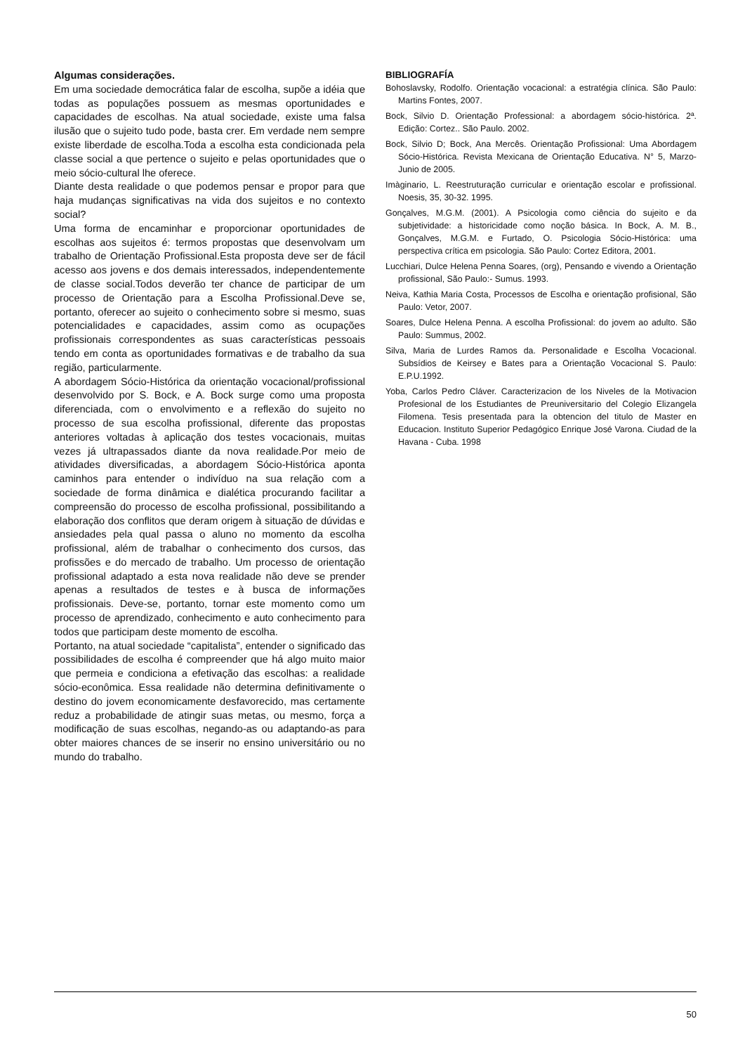Algumas considerações.
Em uma sociedade democrática falar de escolha, supõe a idéia que todas as populações possuem as mesmas oportunidades e capacidades de escolhas. Na atual sociedade, existe uma falsa ilusão que o sujeito tudo pode, basta crer. Em verdade nem sempre existe liberdade de escolha.Toda a escolha esta condicionada pela classe social a que pertence o sujeito e pelas oportunidades que o meio sócio-cultural lhe oferece.
Diante desta realidade o que podemos pensar e propor para que haja mudanças significativas na vida dos sujeitos e no contexto social?
Uma forma de encaminhar e proporcionar oportunidades de escolhas aos sujeitos é: termos propostas que desenvolvam um trabalho de Orientação Profissional.Esta proposta deve ser de fácil acesso aos jovens e dos demais interessados, independentemente de classe social.Todos deverão ter chance de participar de um processo de Orientação para a Escolha Profissional.Deve se, portanto, oferecer ao sujeito o conhecimento sobre si mesmo, suas potencialidades e capacidades, assim como as ocupações profissionais correspondentes as suas características pessoais tendo em conta as oportunidades formativas e de trabalho da sua região, particularmente.
A abordagem Sócio-Histórica da orientação vocacional/profissional desenvolvido por S. Bock, e A. Bock surge como uma proposta diferenciada, com o envolvimento e a reflexão do sujeito no processo de sua escolha profissional, diferente das propostas anteriores voltadas à aplicação dos testes vocacionais, muitas vezes já ultrapassados diante da nova realidade.Por meio de atividades diversificadas, a abordagem Sócio-Histórica aponta caminhos para entender o indivíduo na sua relação com a sociedade de forma dinâmica e dialética procurando facilitar a compreensão do processo de escolha profissional, possibilitando a elaboração dos conflitos que deram origem à situação de dúvidas e ansiedades pela qual passa o aluno no momento da escolha profissional, além de trabalhar o conhecimento dos cursos, das profissões e do mercado de trabalho. Um processo de orientação profissional adaptado a esta nova realidade não deve se prender apenas a resultados de testes e à busca de informações profissionais. Deve-se, portanto, tornar este momento como um processo de aprendizado, conhecimento e auto conhecimento para todos que participam deste momento de escolha.
Portanto, na atual sociedade “capitalista”, entender o significado das possibilidades de escolha é compreender que há algo muito maior que permeia e condiciona a efetivação das escolhas: a realidade sócio-econômica. Essa realidade não determina definitivamente o destino do jovem economicamente desfavorecido, mas certamente reduz a probabilidade de atingir suas metas, ou mesmo, força a modificação de suas escolhas, negando-as ou adaptando-as para obter maiores chances de se inserir no ensino universitário ou no mundo do trabalho.
BIBLIOGRAFÍA
Bohoslavsky, Rodolfo. Orientação vocacional: a estratégia clínica. São Paulo: Martins Fontes, 2007.
Bock, Silvio D. Orientação Professional: a abordagem sócio-histórica. 2ª. Edição: Cortez.. São Paulo. 2002.
Bock, Silvio D; Bock, Ana Mercês. Orientação Profissional: Uma Abordagem Sócio-Histórica. Revista Mexicana de Orientação Educativa. N° 5, Marzo-Junio de 2005.
Imàginario, L. Reestruturação curricular e orientação escolar e profissional. Noesis, 35, 30-32. 1995.
Gonçalves, M.G.M. (2001). A Psicologia como ciência do sujeito e da subjetividade: a historicidade como noção básica. In Bock, A. M. B., Gonçalves, M.G.M. e Furtado, O. Psicologia Sócio-Histórica: uma perspectiva crítica em psicologia. São Paulo: Cortez Editora, 2001.
Lucchiari, Dulce Helena Penna Soares, (org), Pensando e vivendo a Orientação profissional, São Paulo:- Sumus. 1993.
Neiva, Kathia Maria Costa, Processos de Escolha e orientação profisional, São Paulo: Vetor, 2007.
Soares, Dulce Helena Penna. A escolha Profissional: do jovem ao adulto. São Paulo: Summus, 2002.
Silva, Maria de Lurdes Ramos da. Personalidade e Escolha Vocacional. Subsídios de Keirsey e Bates para a Orientação Vocacional S. Paulo: E.P.U.1992.
Yoba, Carlos Pedro Cláver. Caracterizacion de los Niveles de la Motivacion Profesional de los Estudiantes de Preuniversitario del Colegio Elizangela Filomena. Tesis presentada para la obtencion del titulo de Master en Educacion. Instituto Superior Pedagógico Enrique José Varona. Ciudad de la Havana - Cuba. 1998
50